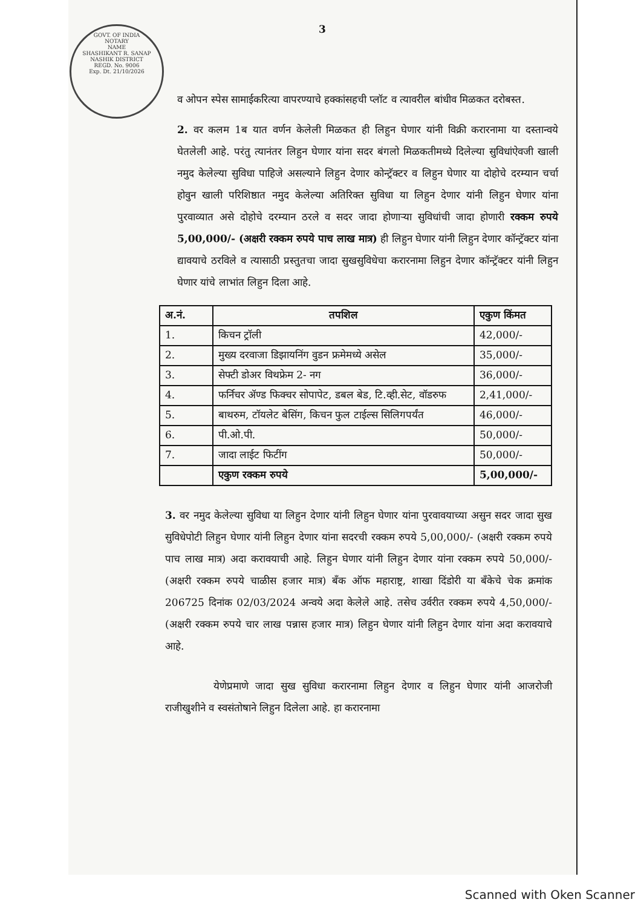GOVT. OF INDIA
NOTARY
NAME
SHASHIKANT R. SANAP
NASHIK DISTRICT
REGD. No. 9006
Exp. Dt. 21/10/2026
3
व ओपन स्पेस सामाईकरित्या वापरण्याचे हक्कांसहची प्लॉट व त्यावरील बांधीव मिळकत दरोबस्त.
2. वर कलम 1ब यात वर्णन केलेली मिळकत ही लिहुन घेणार यांनी विक्री करारनामा या दस्तान्वये घेतलेली आहे. परंतु त्यानंतर लिहुन घेणार यांना सदर बंगलो मिळकतीमध्ये दिलेल्या सुविधांऐवजी खाली नमुद केलेल्या सुविधा पाहिजे असल्याने लिहुन देणार कोन्ट्रॅक्टर व लिहुन घेणार या दोहोचे दरम्यान चर्चा होवुन खाली परिशिष्ठात नमुद केलेल्या अतिरिक्त सुविधा या लिहुन देणार यांनी लिहुन घेणार यांना पुरवाव्यात असे दोहोचे दरम्यान ठरले व सदर जादा होणाऱ्या सुविधांची जादा होणारी रक्कम रुपये 5,00,000/- (अक्षरी रक्कम रुपये पाच लाख मात्र) ही लिहुन घेणार यांनी लिहुन देणार कॉन्ट्रॅक्टर यांना द्यावयाचे ठरविले व त्यासाठी प्रस्तुतचा जादा सुखसुविधेचा करारनामा लिहुन देणार कॉन्ट्रॅक्टर यांनी लिहुन घेणार यांचे लाभांत लिहुन दिला आहे.
| अ.नं. | तपशिल | एकुण किंमत |
| --- | --- | --- |
| 1. | किचन ट्रॉली | 42,000/- |
| 2. | मुख्य दरवाजा डिझायनिंग वुडन फ्रमेमध्ये असेल | 35,000/- |
| 3. | सेफ्टी डोअर विथफ्रेम 2- नग | 36,000/- |
| 4. | फर्निचर ॲण्ड फिक्चर सोपापेट, डबल बेड, टि.व्ही.सेट, वॉडरुफ | 2,41,000/- |
| 5. | बाथरुम, टॉयलेट बेसिंग, किचन फुल टाईल्स सिलिगपर्यंत | 46,000/- |
| 6. | पी.ओ.पी. | 50,000/- |
| 7. | जादा लाईट फिटींग | 50,000/- |
| | एकुण रक्कम रुपये | 5,00,000/- |
3. वर नमुद केलेल्या सुविधा या लिहुन देणार यांनी लिहुन घेणार यांना पुरवावयाच्या असुन सदर जादा सुख सुविधेपोटी लिहुन घेणार यांनी लिहुन देणार यांना सदरची रक्कम रुपये 5,00,000/- (अक्षरी रक्कम रुपये पाच लाख मात्र) अदा करावयाची आहे. लिहुन घेणार यांनी लिहुन देणार यांना रक्कम रुपये 50,000/-(अक्षरी रक्कम रुपये चाळीस हजार मात्र) बँक ऑफ महाराष्ट्र, शाखा दिंडोरी या बँकेचे चेक क्रमांक 206725 दिनांक 02/03/2024 अन्वये अदा केलेले आहे. तसेच उर्वरीत रक्कम रुपये 4,50,000/- (अक्षरी रक्कम रुपये चार लाख पन्नास हजार मात्र) लिहुन घेणार यांनी लिहुन देणार यांना अदा करावयाचे आहे.
येणेप्रमाणे जादा सुख सुविधा करारनामा लिहुन देणार व लिहुन घेणार यांनी आजरोजी राजीखुशीने व स्वसंतोषाने लिहुन दिलेला आहे. हा करारनामा
Scanned with Oken Scanner